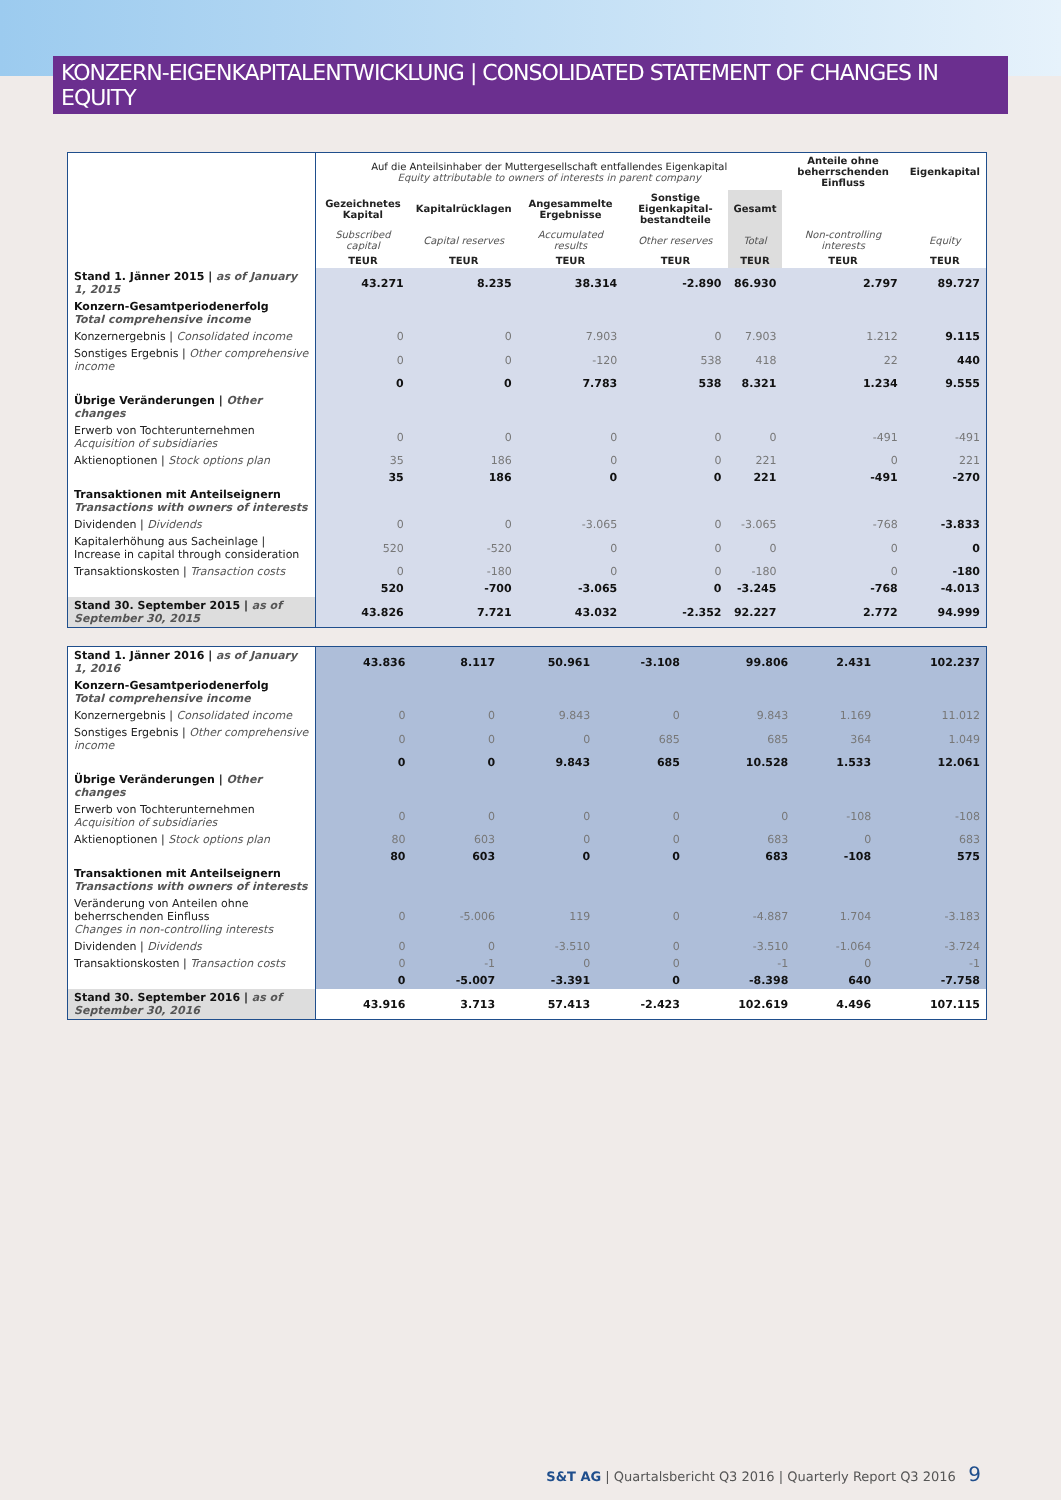KONZERN-EIGENKAPITALENTWICKLUNG | CONSOLIDATED STATEMENT OF CHANGES IN EQUITY
| | Auf die Anteilsinhaber der Muttergesellschaft entfallendes Eigenkapital Equity attributable to owners of interests in parent company | | | | | Anteile ohne beherrschenden Einfluss | Eigenkapital |
| | Gezeichnetes Kapital | Kapitalrücklagen | Angesammelte Ergebnisse | Sonstige Eigenkapital-bestandteile | Gesamt | | |
| | Subscribed capital | Capital reserves | Accumulated results | Other reserves | Total | Non-controlling interests | Equity |
| | TEUR | TEUR | TEUR | TEUR | TEUR | TEUR | TEUR |
| Stand 1. Jänner 2015 / as of January 1, 2015 | 43.271 | 8.235 | 38.314 | -2.890 | 86.930 | 2.797 | 89.727 |
| Konzern-Gesamtperiodenerfolg Total comprehensive income | | | | | | | |
| Konzernergebnis / Consolidated income | 0 | 0 | 7.903 | 0 | 7.903 | 1.212 | 9.115 |
| Sonstiges Ergebnis / Other comprehensive income | 0 | 0 | -120 | 538 | 418 | 22 | 440 |
| | 0 | 0 | 7.783 | 538 | 8.321 | 1.234 | 9.555 |
| Übrige Veränderungen / Other changes | | | | | | | |
| Erwerb von Tochterunternehmen Acquisition of subsidiaries | 0 | 0 | 0 | 0 | 0 | -491 | -491 |
| Aktienoptionen / Stock options plan | 35 | 186 | 0 | 0 | 221 | 0 | 221 |
| | 35 | 186 | 0 | 0 | 221 | -491 | -270 |
| Transaktionen mit Anteilseignern Transactions with owners of interests | | | | | | | |
| Dividenden / Dividends | 0 | 0 | -3.065 | 0 | -3.065 | -768 | -3.833 |
| Kapitalerhöhung aus Sacheinlage / Increase in capital through consideration | 520 | -520 | 0 | 0 | 0 | 0 | 0 |
| Transaktionskosten / Transaction costs | 0 | -180 | 0 | 0 | -180 | 0 | -180 |
| | 520 | -700 | -3.065 | 0 | -3.245 | -768 | -4.013 |
| Stand 30. September 2015 / as of September 30, 2015 | 43.826 | 7.721 | 43.032 | -2.352 | 92.227 | 2.772 | 94.999 |
| Stand 1. Jänner 2016 / as of January 1, 2016 | 43.836 | 8.117 | 50.961 | -3.108 | 99.806 | 2.431 | 102.237 |
| Konzern-Gesamtperiodenerfolg Total comprehensive income | | | | | | | |
| Konzernergebnis / Consolidated income | 0 | 0 | 9.843 | 0 | 9.843 | 1.169 | 11.012 |
| Sonstiges Ergebnis / Other comprehensive income | 0 | 0 | 0 | 685 | 685 | 364 | 1.049 |
| | 0 | 0 | 9.843 | 685 | 10.528 | 1.533 | 12.061 |
| Übrige Veränderungen / Other changes | | | | | | | |
| Erwerb von Tochterunternehmen Acquisition of subsidiaries | 0 | 0 | 0 | 0 | 0 | -108 | -108 |
| Aktienoptionen / Stock options plan | 80 | 603 | 0 | 0 | 683 | 0 | 683 |
| | 80 | 603 | 0 | 0 | 683 | -108 | 575 |
| Transaktionen mit Anteilseignern Transactions with owners of interests | | | | | | | |
| Veränderung von Anteilen ohne beherrschenden Einfluss Changes in non-controlling interests | 0 | -5.006 | 119 | 0 | -4.887 | 1.704 | -3.183 |
| Dividenden / Dividends | 0 | 0 | -3.510 | 0 | -3.510 | -1.064 | -3.724 |
| Transaktionskosten / Transaction costs | 0 | -1 | 0 | 0 | -1 | 0 | -1 |
| | 0 | -5.007 | -3.391 | 0 | -8.398 | 640 | -7.758 |
| Stand 30. September 2016 / as of September 30, 2016 | 43.916 | 3.713 | 57.413 | -2.423 | 102.619 | 4.496 | 107.115 |
S&T AG | Quartalsbericht Q3 2016 | Quarterly Report Q3 2016 9